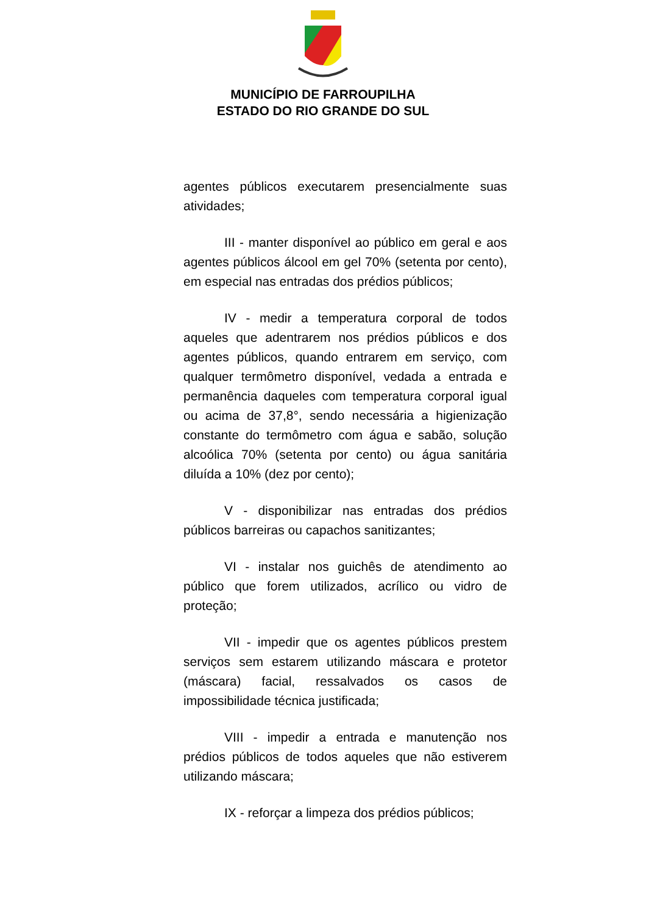MUNICÍPIO DE FARROUPILHA
ESTADO DO RIO GRANDE DO SUL
agentes públicos executarem presencialmente suas atividades;
III - manter disponível ao público em geral e aos agentes públicos álcool em gel 70% (setenta por cento), em especial nas entradas dos prédios públicos;
IV - medir a temperatura corporal de todos aqueles que adentrarem nos prédios públicos e dos agentes públicos, quando entrarem em serviço, com qualquer termômetro disponível, vedada a entrada e permanência daqueles com temperatura corporal igual ou acima de 37,8°, sendo necessária a higienização constante do termômetro com água e sabão, solução alcoólica 70% (setenta por cento) ou água sanitária diluída a 10% (dez por cento);
V - disponibilizar nas entradas dos prédios públicos barreiras ou capachos sanitizantes;
VI - instalar nos guichês de atendimento ao público que forem utilizados, acrílico ou vidro de proteção;
VII - impedir que os agentes públicos prestem serviços sem estarem utilizando máscara e protetor (máscara) facial, ressalvados os casos de impossibilidade técnica justificada;
VIII - impedir a entrada e manutenção nos prédios públicos de todos aqueles que não estiverem utilizando máscara;
IX - reforçar a limpeza dos prédios públicos;